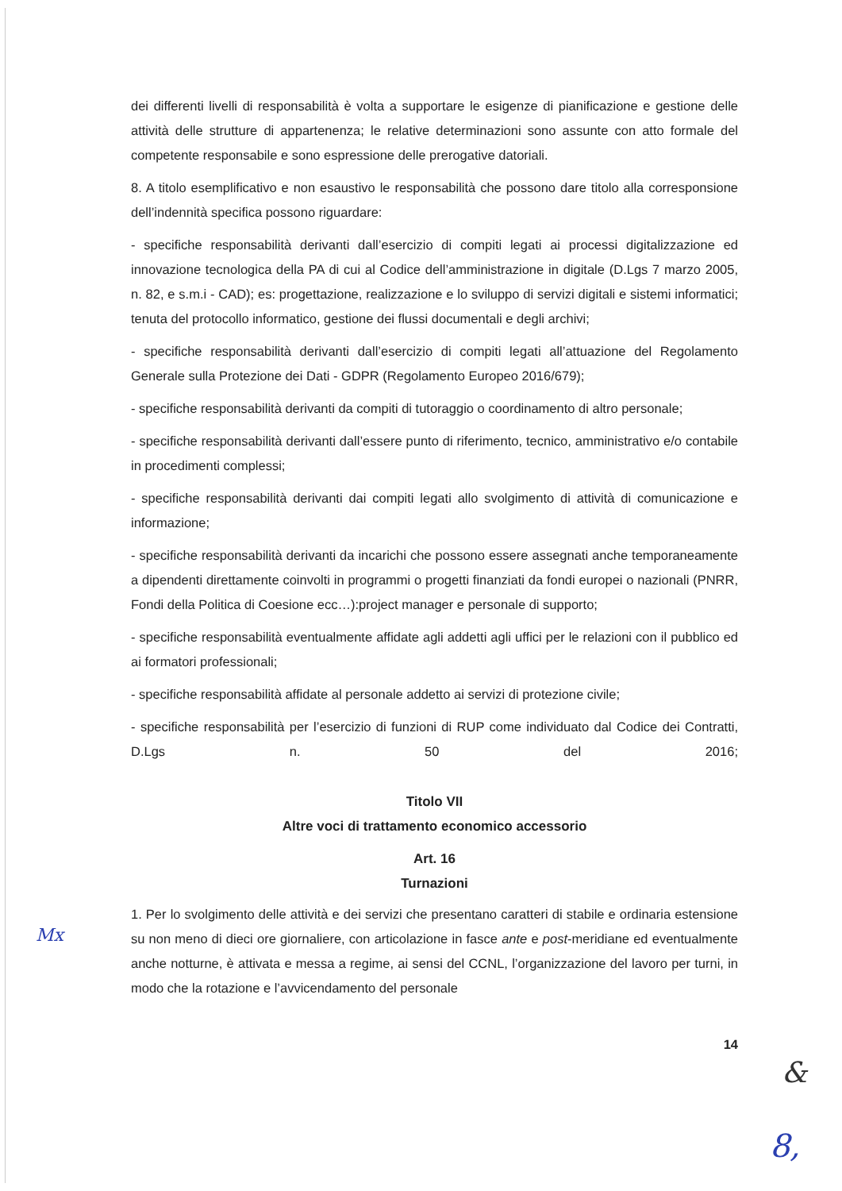dei differenti livelli di responsabilità è volta a supportare le esigenze di pianificazione e gestione delle attività delle strutture di appartenenza; le relative determinazioni sono assunte con atto formale del competente responsabile e sono espressione delle prerogative datoriali.
8. A titolo esemplificativo e non esaustivo le responsabilità che possono dare titolo alla corresponsione dell’indennità specifica possono riguardare:
- specifiche responsabilità derivanti dall’esercizio di compiti legati ai processi digitalizzazione ed innovazione tecnologica della PA di cui al Codice dell’amministrazione in digitale (D.Lgs 7 marzo 2005, n. 82, e s.m.i - CAD); es: progettazione, realizzazione e lo sviluppo di servizi digitali e sistemi informatici; tenuta del protocollo informatico, gestione dei flussi documentali e degli archivi;
- specifiche responsabilità derivanti dall’esercizio di compiti legati all’attuazione del Regolamento Generale sulla Protezione dei Dati - GDPR (Regolamento Europeo 2016/679);
- specifiche responsabilità derivanti da compiti di tutoraggio o coordinamento di altro personale;
- specifiche responsabilità derivanti dall’essere punto di riferimento, tecnico, amministrativo e/o contabile in procedimenti complessi;
- specifiche responsabilità derivanti dai compiti legati allo svolgimento di attività di comunicazione e informazione;
- specifiche responsabilità derivanti da incarichi che possono essere assegnati anche temporaneamente a dipendenti direttamente coinvolti in programmi o progetti finanziati da fondi europei o nazionali (PNRR, Fondi della Politica di Coesione ecc…):project manager e personale di supporto;
- specifiche responsabilità eventualmente affidate agli addetti agli uffici per le relazioni con il pubblico ed ai formatori professionali;
- specifiche responsabilità affidate al personale addetto ai servizi di protezione civile;
- specifiche responsabilità per l’esercizio di funzioni di RUP come individuato dal Codice dei Contratti, D.Lgs n. 50 del 2016;
Titolo VII
Altre voci di trattamento economico accessorio
Art. 16
Turnazioni
1. Per lo svolgimento delle attività e dei servizi che presentano caratteri di stabile e ordinaria estensione su non meno di dieci ore giornaliere, con articolazione in fasce ante e post-meridiane ed eventualmente anche notturne, è attivata e messa a regime, ai sensi del CCNL, l’organizzazione del lavoro per turni, in modo che la rotazione e l’avvicendamento del personale
14
Mx
&
8,